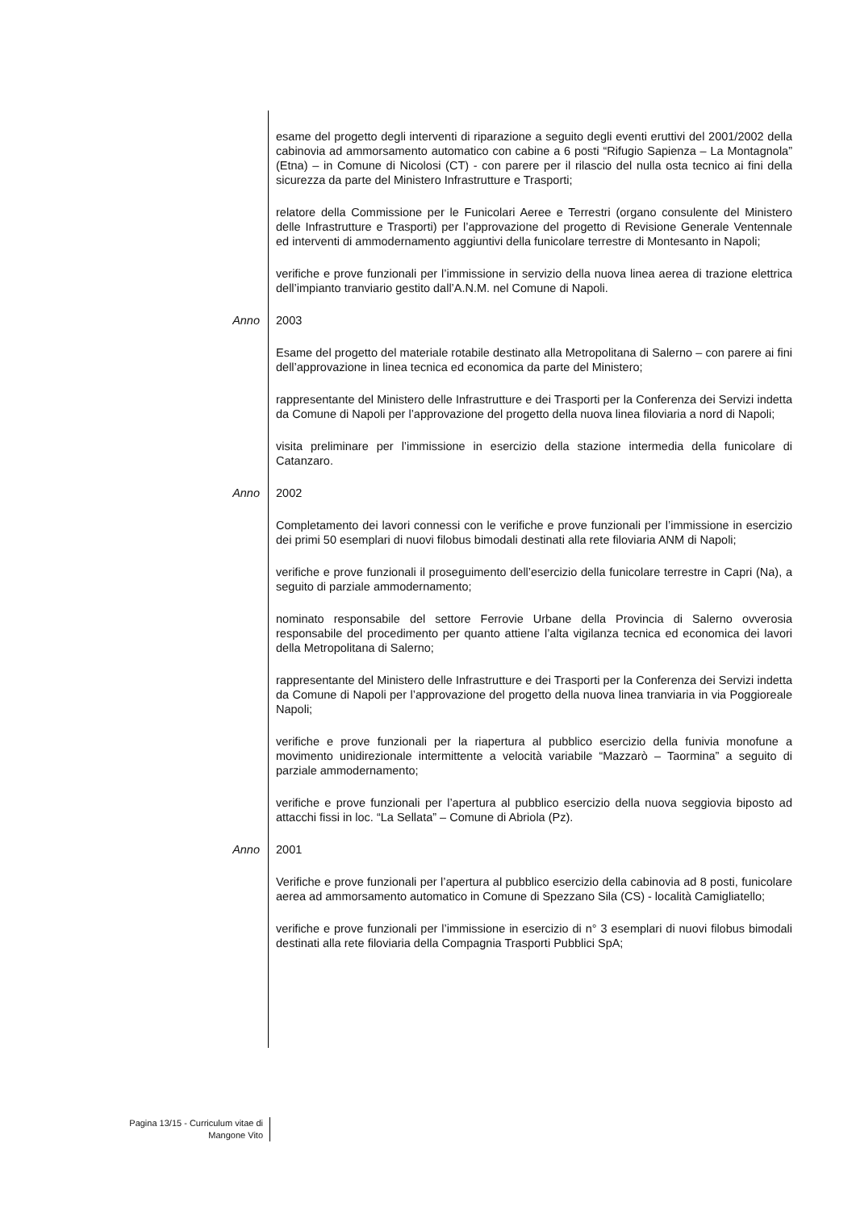esame del progetto degli interventi di riparazione a seguito degli eventi eruttivi del 2001/2002 della cabinovia ad ammorsamento automatico con cabine a 6 posti “Rifugio Sapienza – La Montagnola” (Etna) – in Comune di Nicolosi (CT) - con parere per il rilascio del nulla osta tecnico ai fini della sicurezza da parte del Ministero Infrastrutture e Trasporti;
relatore della Commissione per le Funicolari Aeree e Terrestri (organo consulente del Ministero delle Infrastrutture e Trasporti) per l’approvazione del progetto di Revisione Generale Ventennale ed interventi di ammodernamento aggiuntivi della funicolare terrestre di Montesanto in Napoli;
verifiche e prove funzionali per l’immissione in servizio della nuova linea aerea di trazione elettrica dell’impianto tranviario gestito dall’A.N.M. nel Comune di Napoli.
Anno 2003
Esame del progetto del materiale rotabile destinato alla Metropolitana di Salerno – con parere ai fini dell’approvazione in linea tecnica ed economica da parte del Ministero;
rappresentante del Ministero delle Infrastrutture e dei Trasporti per la Conferenza dei Servizi indetta da Comune di Napoli per l’approvazione del progetto della nuova linea filoviaria a nord di Napoli;
visita preliminare per l’immissione in esercizio della stazione intermedia della funicolare di Catanzaro.
Anno 2002
Completamento dei lavori connessi con le verifiche e prove funzionali per l’immissione in esercizio dei primi 50 esemplari di nuovi filobus bimodali destinati alla rete filoviaria ANM di Napoli;
verifiche e prove funzionali il proseguimento dell’esercizio della funicolare terrestre in Capri (Na), a seguito di parziale ammodernamento;
nominato responsabile del settore Ferrovie Urbane della Provincia di Salerno ovverosia responsabile del procedimento per quanto attiene l’alta vigilanza tecnica ed economica dei lavori della Metropolitana di Salerno;
rappresentante del Ministero delle Infrastrutture e dei Trasporti per la Conferenza dei Servizi indetta da Comune di Napoli per l’approvazione del progetto della nuova linea tranviaria in via Poggioreale Napoli;
verifiche e prove funzionali per la riapertura al pubblico esercizio della funivia monofune a movimento unidirezionale intermittente a velocità variabile “Mazzarò – Taormina” a seguito di parziale ammodernamento;
verifiche e prove funzionali per l’apertura al pubblico esercizio della nuova seggiovia biposto ad attacchi fissi in loc. “La Sellata” – Comune di Abriola (Pz).
Anno 2001
Verifiche e prove funzionali per l’apertura al pubblico esercizio della cabinovia ad 8 posti, funicolare aerea ad ammorsamento automatico in Comune di Spezzano Sila (CS) - località Camigliatello;
verifiche e prove funzionali per l’immissione in esercizio di n° 3 esemplari di nuovi filobus bimodali destinati alla rete filoviaria della Compagnia Trasporti Pubblici SpA;
Pagina 13/15 - Curriculum vitae di
Mangone Vito